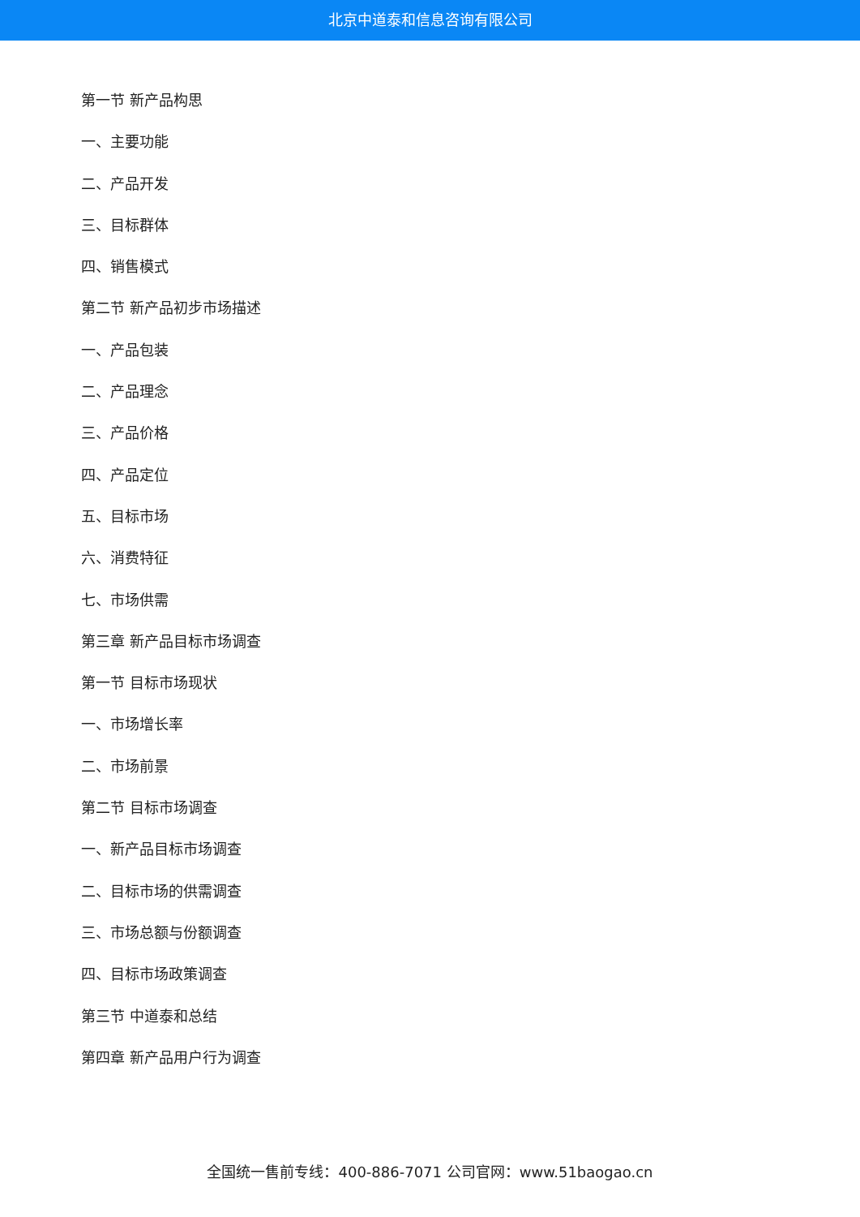北京中道泰和信息咨询有限公司
第一节 新产品构思
一、主要功能
二、产品开发
三、目标群体
四、销售模式
第二节 新产品初步市场描述
一、产品包装
二、产品理念
三、产品价格
四、产品定位
五、目标市场
六、消费特征
七、市场供需
第三章 新产品目标市场调查
第一节 目标市场现状
一、市场增长率
二、市场前景
第二节 目标市场调查
一、新产品目标市场调查
二、目标市场的供需调查
三、市场总额与份额调查
四、目标市场政策调查
第三节 中道泰和总结
第四章 新产品用户行为调查
全国统一售前专线：400-886-7071 公司官网：www.51baogao.cn